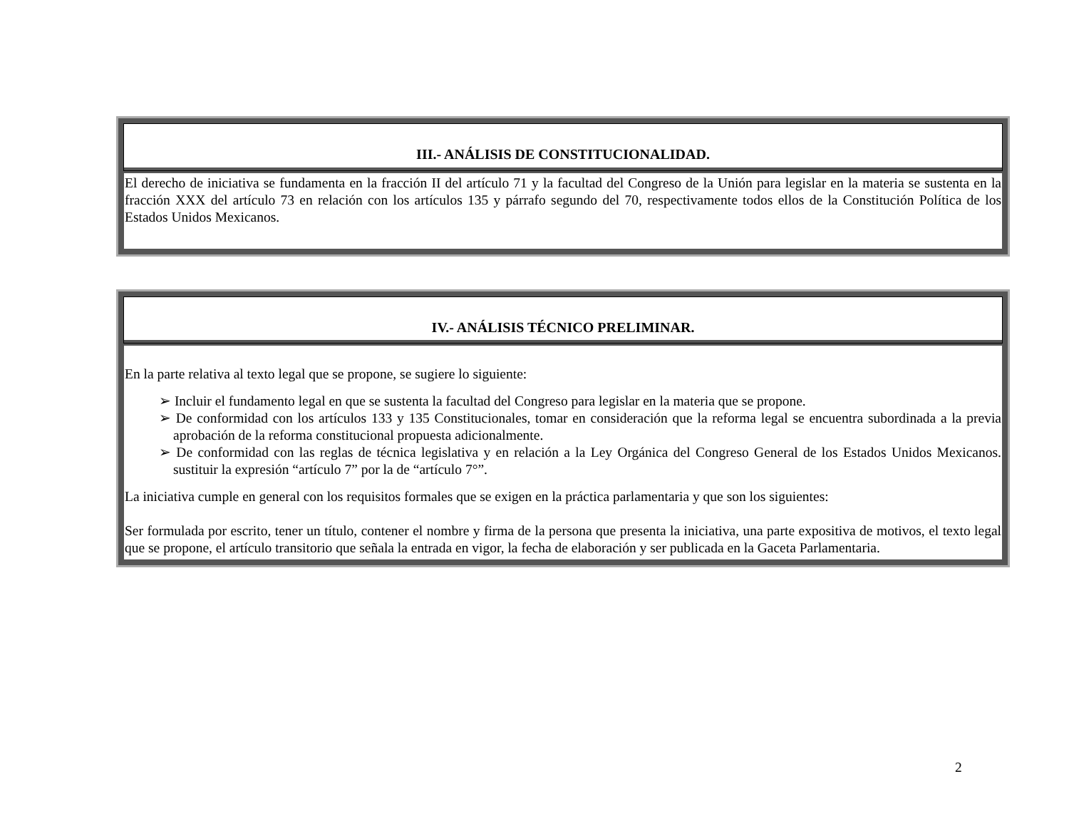| III.- ANÁLISIS DE CONSTITUCIONALIDAD. |
| --- |
| El derecho de iniciativa se fundamenta en la fracción II del artículo 71 y la facultad del Congreso de la Unión para legislar en la materia se sustenta en la fracción XXX del artículo 73 en relación con los artículos 135 y párrafo segundo del 70, respectivamente todos ellos de la Constitución Política de los Estados Unidos Mexicanos. |
| IV.- ANÁLISIS TÉCNICO PRELIMINAR. |
| --- |
| En la parte relativa al texto legal que se propone, se sugiere lo siguiente: ➢ Incluir el fundamento legal en que se sustenta la facultad del Congreso para legislar en la materia que se propone. ➢ De conformidad con los artículos 133 y 135 Constitucionales, tomar en consideración que la reforma legal se encuentra subordinada a la previa aprobación de la reforma constitucional propuesta adicionalmente. ➢ De conformidad con las reglas de técnica legislativa y en relación a la Ley Orgánica del Congreso General de los Estados Unidos Mexicanos. sustituir la expresión “artículo 7” por la de “artículo 7°”. La iniciativa cumple en general con los requisitos formales que se exigen en la práctica parlamentaria y que son los siguientes: Ser formulada por escrito, tener un título, contener el nombre y firma de la persona que presenta la iniciativa, una parte expositiva de motivos, el texto legal que se propone, el artículo transitorio que señala la entrada en vigor, la fecha de elaboración y ser publicada en la Gaceta Parlamentaria. |
2